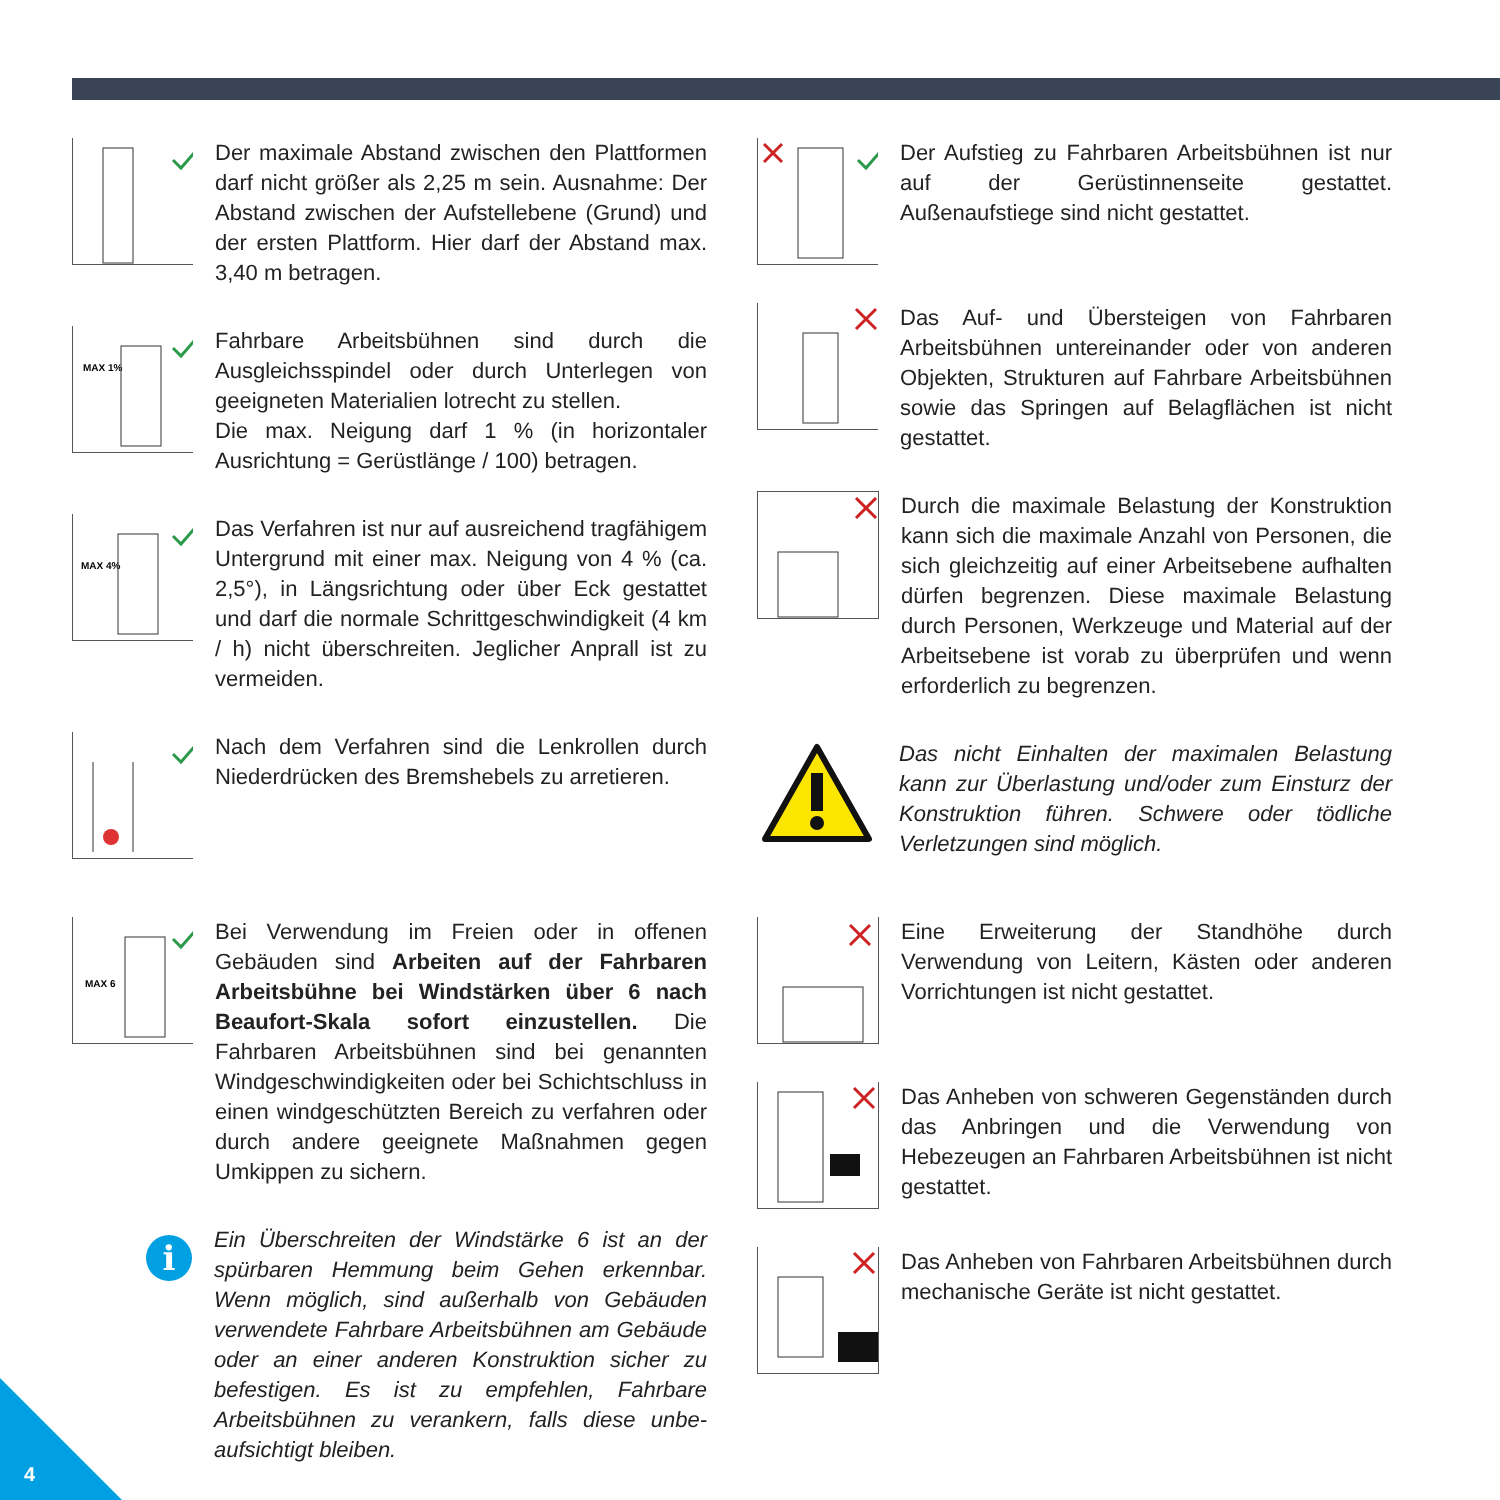Der maximale Abstand zwischen den Plattformen darf nicht größer als 2,25 m sein. Ausnahme: Der Abstand zwischen der Aufstellebene (Grund) und der ersten Plattform. Hier darf der Abstand max. 3,40 m betragen.
MAX 1%
Fahrbare Arbeitsbühnen sind durch die Ausgleichs­spindel oder durch Unterlegen von geeigneten Mate­rialien lotrecht zu stellen.
Die max. Neigung darf 1 % (in horizontaler Ausrich­tung = Gerüstlänge / 100) betragen.
MAX 4%
Das Verfahren ist nur auf ausreichend tragfähigem Untergrund mit einer max. Neigung von 4 % (ca. 2,5°), in Längsrichtung oder über Eck gestattet und darf die normale Schrittgeschwindigkeit (4 km / h) nicht über­schreiten. Jeglicher Anprall ist zu vermeiden.
Nach dem Verfahren sind die Lenkrollen durch Nieder­drücken des Bremshebels zu arretieren.
MAX 6
Bei Verwendung im Freien oder in offenen Gebäuden sind Arbeiten auf der Fahrbaren Arbeitsbühne bei Windstärken über 6 nach Beaufort-Skala sofort einzustellen. Die Fahrbaren Arbeitsbühnen sind bei genannten Windgeschwindigkeiten oder bei Schicht­schluss in einen windgeschützten Bereich zu verfah­ren oder durch andere geeignete Maßnahmen gegen Umkippen zu sichern.
i
Ein Überschreiten der Windstärke 6 ist an der spürbaren Hemmung beim Gehen erkennbar. Wenn möglich, sind außerhalb von Gebäuden verwendete Fahrbare Arbeitsbühnen am Gebäude oder an einer anderen Konstruktion sicher zu befestigen. Es ist zu empfehlen, Fahrbare Arbeitsbühnen zu verankern, falls diese unbe­aufsichtigt bleiben.
Der Aufstieg zu Fahrbaren Arbeitsbühnen ist nur auf der Gerüstinnenseite gestattet. Außenaufstiege sind nicht gestattet.
Das Auf- und Übersteigen von Fahrbaren Arbeitsbüh­nen untereinander oder von anderen Objekten, Struk­turen auf Fahrbare Arbeitsbühnen sowie das Springen auf Belagflächen ist nicht gestattet.
Durch die maximale Belastung der Konstruktion kann sich die maximale Anzahl von Personen, die sich gleichzeitig auf einer Arbeitsebene aufhalten dürfen begrenzen. Diese maximale Belastung durch Personen, Werkzeuge und Material auf der Arbeitsebene ist vorab zu überprüfen und wenn erforderlich zu begrenzen.
Das nicht Einhalten der maximalen Belastung kann zur Überlastung und/oder zum Einsturz der Konstruktion füh­ren. Schwere oder tödliche Verletzungen sind möglich.
Eine Erweiterung der Standhöhe durch Verwendung von Leitern, Kästen oder anderen Vorrichtungen ist nicht gestattet.
Das Anheben von schweren Gegenständen durch das Anbringen und die Verwendung von Hebezeugen an Fahrbaren Arbeitsbühnen ist nicht gestattet.
Das Anheben von Fahrbaren Arbeitsbühnen durch mechanische Geräte ist nicht gestattet.
4